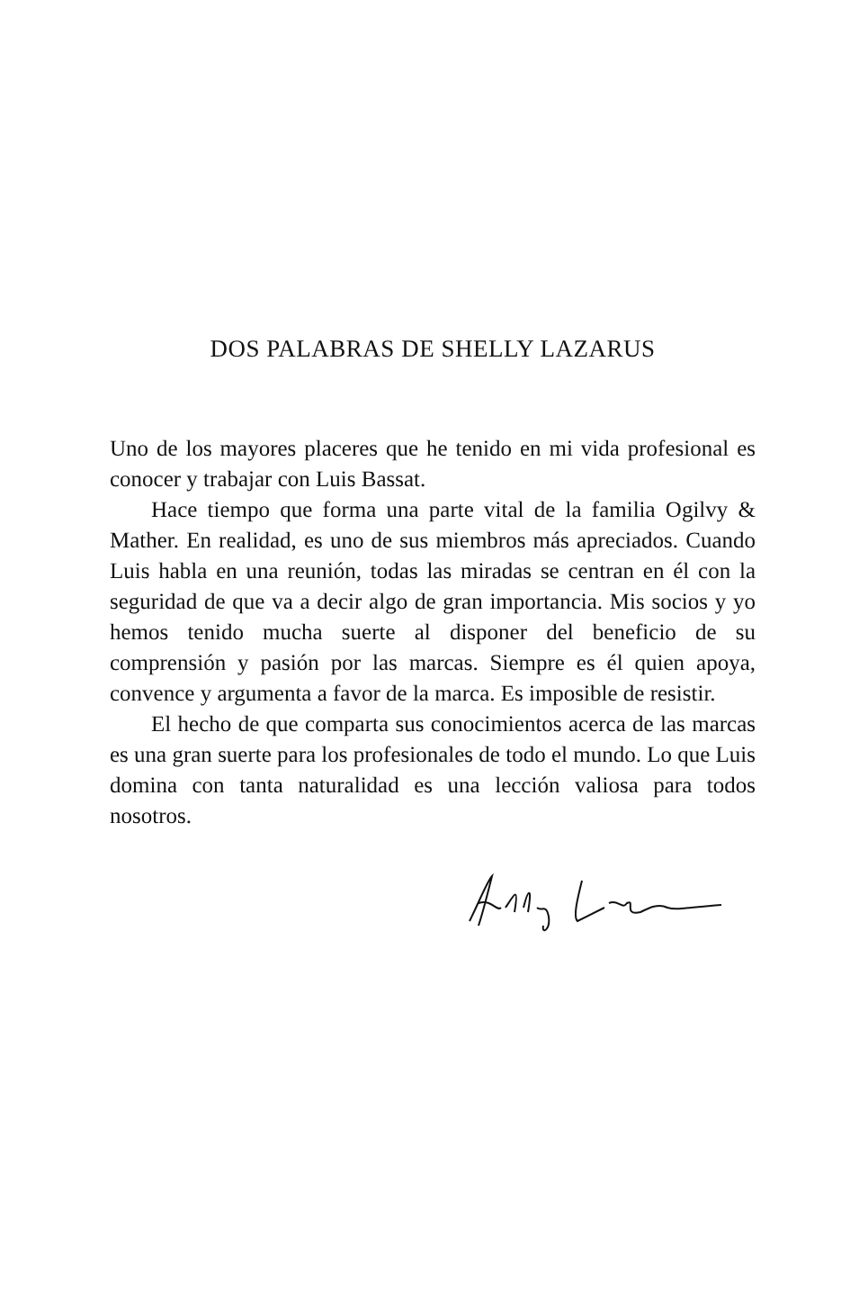DOS PALABRAS DE SHELLY LAZARUS
Uno de los mayores placeres que he tenido en mi vida profesional es conocer y trabajar con Luis Bassat.
Hace tiempo que forma una parte vital de la familia Ogilvy & Mather. En realidad, es uno de sus miembros más apreciados. Cuando Luis habla en una reunión, todas las miradas se centran en él con la seguridad de que va a decir algo de gran importancia. Mis socios y yo hemos tenido mucha suerte al disponer del beneficio de su comprensión y pasión por las marcas. Siempre es él quien apoya, convence y argumenta a favor de la marca. Es imposible de resistir.
El hecho de que comparta sus conocimientos acerca de las marcas es una gran suerte para los profesionales de todo el mundo. Lo que Luis domina con tanta naturalidad es una lección valiosa para todos nosotros.